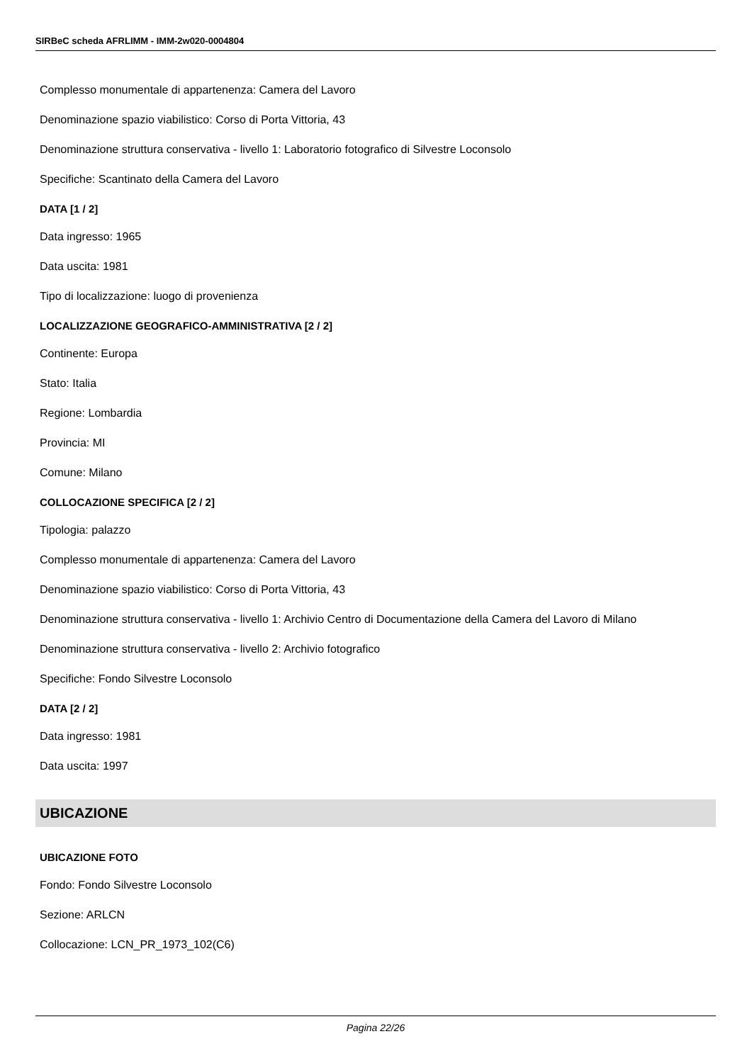SIRBeC scheda AFRLIMM - IMM-2w020-0004804
Complesso monumentale di appartenenza: Camera del Lavoro
Denominazione spazio viabilistico: Corso di Porta Vittoria, 43
Denominazione struttura conservativa - livello 1: Laboratorio fotografico di Silvestre Loconsolo
Specifiche: Scantinato della Camera del Lavoro
DATA [1 / 2]
Data ingresso: 1965
Data uscita: 1981
Tipo di localizzazione: luogo di provenienza
LOCALIZZAZIONE GEOGRAFICO-AMMINISTRATIVA [2 / 2]
Continente: Europa
Stato: Italia
Regione: Lombardia
Provincia: MI
Comune: Milano
COLLOCAZIONE SPECIFICA [2 / 2]
Tipologia: palazzo
Complesso monumentale di appartenenza: Camera del Lavoro
Denominazione spazio viabilistico: Corso di Porta Vittoria, 43
Denominazione struttura conservativa - livello 1: Archivio Centro di Documentazione della Camera del Lavoro di Milano
Denominazione struttura conservativa - livello 2: Archivio fotografico
Specifiche: Fondo Silvestre Loconsolo
DATA [2 / 2]
Data ingresso: 1981
Data uscita: 1997
UBICAZIONE
UBICAZIONE FOTO
Fondo: Fondo Silvestre Loconsolo
Sezione: ARLCN
Collocazione: LCN_PR_1973_102(C6)
Pagina 22/26